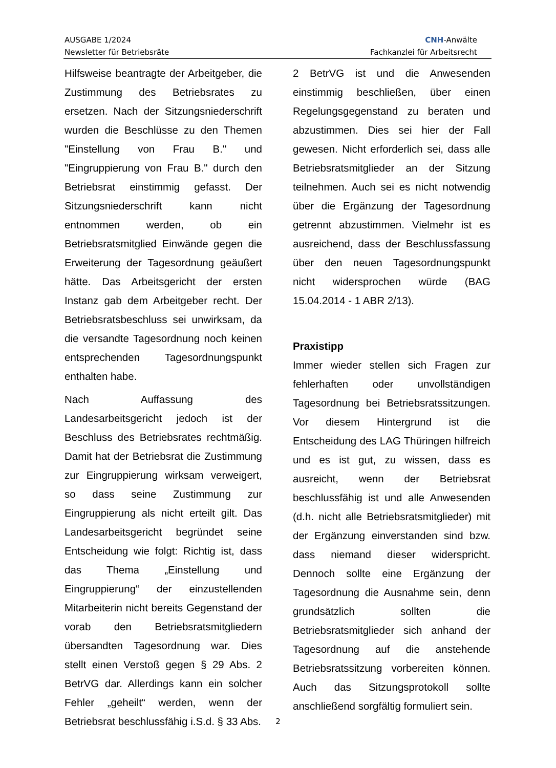AUSGABE 1/2024
Newsletter für Betriebsräte
CNH-Anwälte
Fachkanzlei für Arbeitsrecht
Hilfsweise beantragte der Arbeitgeber, die Zustimmung des Betriebsrates zu ersetzen. Nach der Sitzungsniederschrift wurden die Beschlüsse zu den Themen "Einstellung von Frau B." und "Eingruppierung von Frau B." durch den Betriebsrat einstimmig gefasst. Der Sitzungsniederschrift kann nicht entnommen werden, ob ein Betriebsratsmitglied Einwände gegen die Erweiterung der Tagesordnung geäußert hätte. Das Arbeitsgericht der ersten Instanz gab dem Arbeitgeber recht. Der Betriebsratsbeschluss sei unwirksam, da die versandte Tagesordnung noch keinen entsprechenden Tagesordnungspunkt enthalten habe.
Nach Auffassung des Landesarbeitsgericht jedoch ist der Beschluss des Betriebsrates rechtmäßig. Damit hat der Betriebsrat die Zustimmung zur Eingruppierung wirksam verweigert, so dass seine Zustimmung zur Eingruppierung als nicht erteilt gilt. Das Landesarbeitsgericht begründet seine Entscheidung wie folgt: Richtig ist, dass das Thema „Einstellung und Eingruppierung“ der einzustellenden Mitarbeiterin nicht bereits Gegenstand der vorab den Betriebsratsmitgliedern übersandten Tagesordnung war. Dies stellt einen Verstoß gegen § 29 Abs. 2 BetrVG dar. Allerdings kann ein solcher Fehler „geheilt“ werden, wenn der Betriebsrat beschlussfähig i.S.d. § 33 Abs.
2 BetrVG ist und die Anwesenden einstimmig beschließen, über einen Regelungsgegenstand zu beraten und abzustimmen. Dies sei hier der Fall gewesen. Nicht erforderlich sei, dass alle Betriebsratsmitglieder an der Sitzung teilnehmen. Auch sei es nicht notwendig über die Ergänzung der Tagesordnung getrennt abzustimmen. Vielmehr ist es ausreichend, dass der Beschlussfassung über den neuen Tagesordnungspunkt nicht widersprochen würde (BAG 15.04.2014 - 1 ABR 2/13).
Praxistipp
Immer wieder stellen sich Fragen zur fehlerhaften oder unvollständigen Tagesordnung bei Betriebsratssitzungen. Vor diesem Hintergrund ist die Entscheidung des LAG Thüringen hilfreich und es ist gut, zu wissen, dass es ausreicht, wenn der Betriebsrat beschlussfähig ist und alle Anwesenden (d.h. nicht alle Betriebsratsmitglieder) mit der Ergänzung einverstanden sind bzw. dass niemand dieser widerspricht. Dennoch sollte eine Ergänzung der Tagesordnung die Ausnahme sein, denn grundsätzlich sollten die Betriebsratsmitglieder sich anhand der Tagesordnung auf die anstehende Betriebsratssitzung vorbereiten können. Auch das Sitzungsprotokoll sollte anschließend sorgfältig formuliert sein.
2